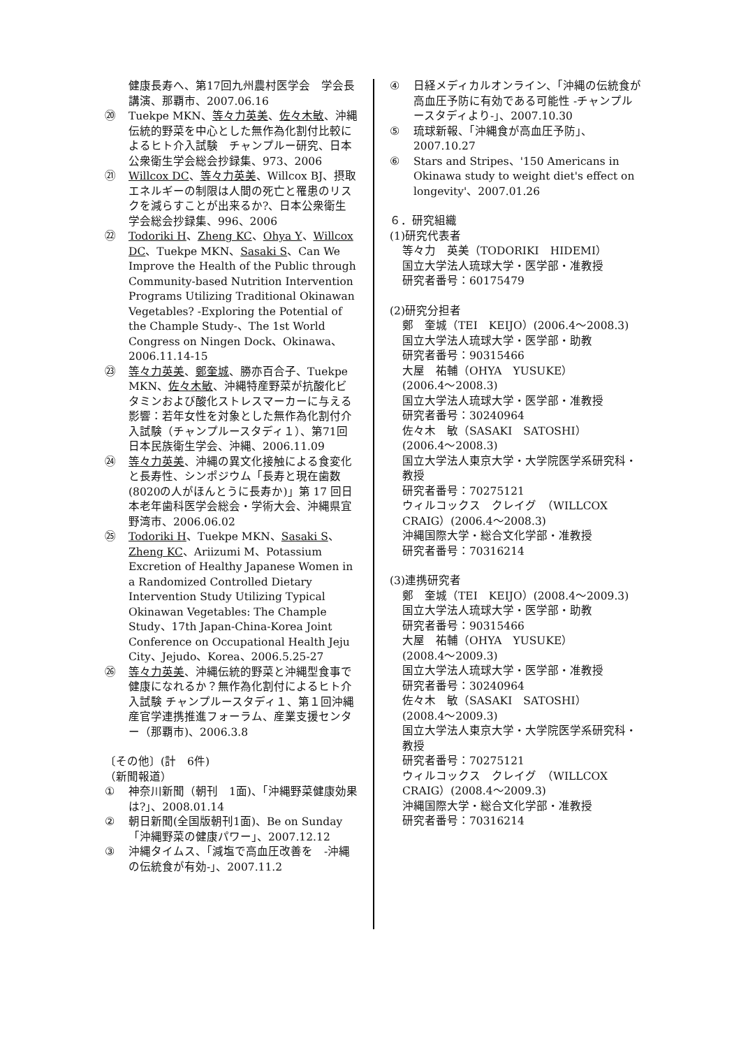健康長寿へ、第17回九州農村医学会　学会長講演、那覇市、2007.06.16
⑳ Tuekpe MKN、等々力英美、佐々木敏、沖縄伝統的野菜を中心とした無作為化割付比較によるヒト介入試験　チャンプルー研究、日本公衆衛生学会総会抄録集、973、2006
㉑ Willcox DC、等々力英美、Willcox BJ、摂取エネルギーの制限は人間の死亡と罹患のリスクを減らすことが出来るか?、日本公衆衛生学会総会抄録集、996、2006
㉒ Todoriki H、Zheng KC、Ohya Y、Willcox DC、Tuekpe MKN、Sasaki S、Can We Improve the Health of the Public through Community-based Nutrition Intervention Programs Utilizing Traditional Okinawan Vegetables? -Exploring the Potential of the Chample Study-、The 1st World Congress on Ningen Dock、Okinawa、2006.11.14-15
㉓ 等々力英美、鄭奎城、勝亦百合子、Tuekpe MKN、佐々木敏、沖縄特産野菜が抗酸化ビタミンおよび酸化ストレスマーカーに与える影響：若年女性を対象とした無作為化割付介入試験（チャンプルースタディ１）、第71回日本民族衛生学会、沖縄、2006.11.09
㉔ 等々力英美、沖縄の異文化接触による食変化と長寿性、シンポジウム「長寿と現在歯数(8020の人がほんとうに長寿か)」第 17 回日本老年歯科医学会総会・学術大会、沖縄県宜野湾市、2006.06.02
㉕ Todoriki H、Tuekpe MKN、Sasaki S、Zheng KC、Ariizumi M、Potassium Excretion of Healthy Japanese Women in a Randomized Controlled Dietary Intervention Study Utilizing Typical Okinawan Vegetables: The Chample Study、17th Japan-China-Korea Joint Conference on Occupational Health Jeju City、Jejudo、Korea、2006.5.25-27
㉖ 等々力英美、沖縄伝統的野菜と沖縄型食事で健康になれるか？無作為化割付によるヒト介入試験 チャンプルースタディ１、第１回沖縄産官学連携推進フォーラム、産業支援センター（那覇市)、2006.3.8
〔その他〕(計　6件)
（新聞報道）
① 神奈川新聞（朝刊　1面)、「沖縄野菜健康効果は?」、2008.01.14
② 朝日新聞(全国版朝刊1面)、Be on Sunday「沖縄野菜の健康パワー」、2007.12.12
③ 沖縄タイムス、「減塩で高血圧改善を　-沖縄の伝統食が有効-」、2007.11.2
④ 日経メディカルオンライン、「沖縄の伝統食が高血圧予防に有効である可能性 -チャンプルースタディより-」、2007.10.30
⑤ 琉球新報、「沖縄食が高血圧予防」、2007.10.27
⑥ Stars and Stripes、'150 Americans in Okinawa study to weight diet's effect on longevity'、2007.01.26
６．研究組織
(1)研究代表者
等々力　英美（TODORIKI　HIDEMI）
国立大学法人琉球大学・医学部・准教授
研究者番号：60175479
(2)研究分担者
鄭　奎城（TEI　KEIJO）(2006.4～2008.3)
国立大学法人琉球大学・医学部・助教
研究者番号：90315466
大屋　祐輔（OHYA　YUSUKE）
(2006.4～2008.3)
国立大学法人琉球大学・医学部・准教授
研究者番号：30240964
佐々木　敏（SASAKI　SATOSHI）
(2006.4～2008.3)
国立大学法人東京大学・大学院医学系研究科・教授
研究者番号：70275121
ウィルコックス　クレイグ　（WILLCOX CRAIG）(2006.4～2008.3)
沖縄国際大学・総合文化学部・准教授
研究者番号：70316214
(3)連携研究者
鄭　奎城（TEI　KEIJO）(2008.4～2009.3)
国立大学法人琉球大学・医学部・助教
研究者番号：90315466
大屋　祐輔（OHYA　YUSUKE）
(2008.4～2009.3)
国立大学法人琉球大学・医学部・准教授
研究者番号：30240964
佐々木　敏（SASAKI　SATOSHI）
(2008.4～2009.3)
国立大学法人東京大学・大学院医学系研究科・教授
研究者番号：70275121
ウィルコックス　クレイグ　（WILLCOX CRAIG）(2008.4～2009.3)
沖縄国際大学・総合文化学部・准教授
研究者番号：70316214